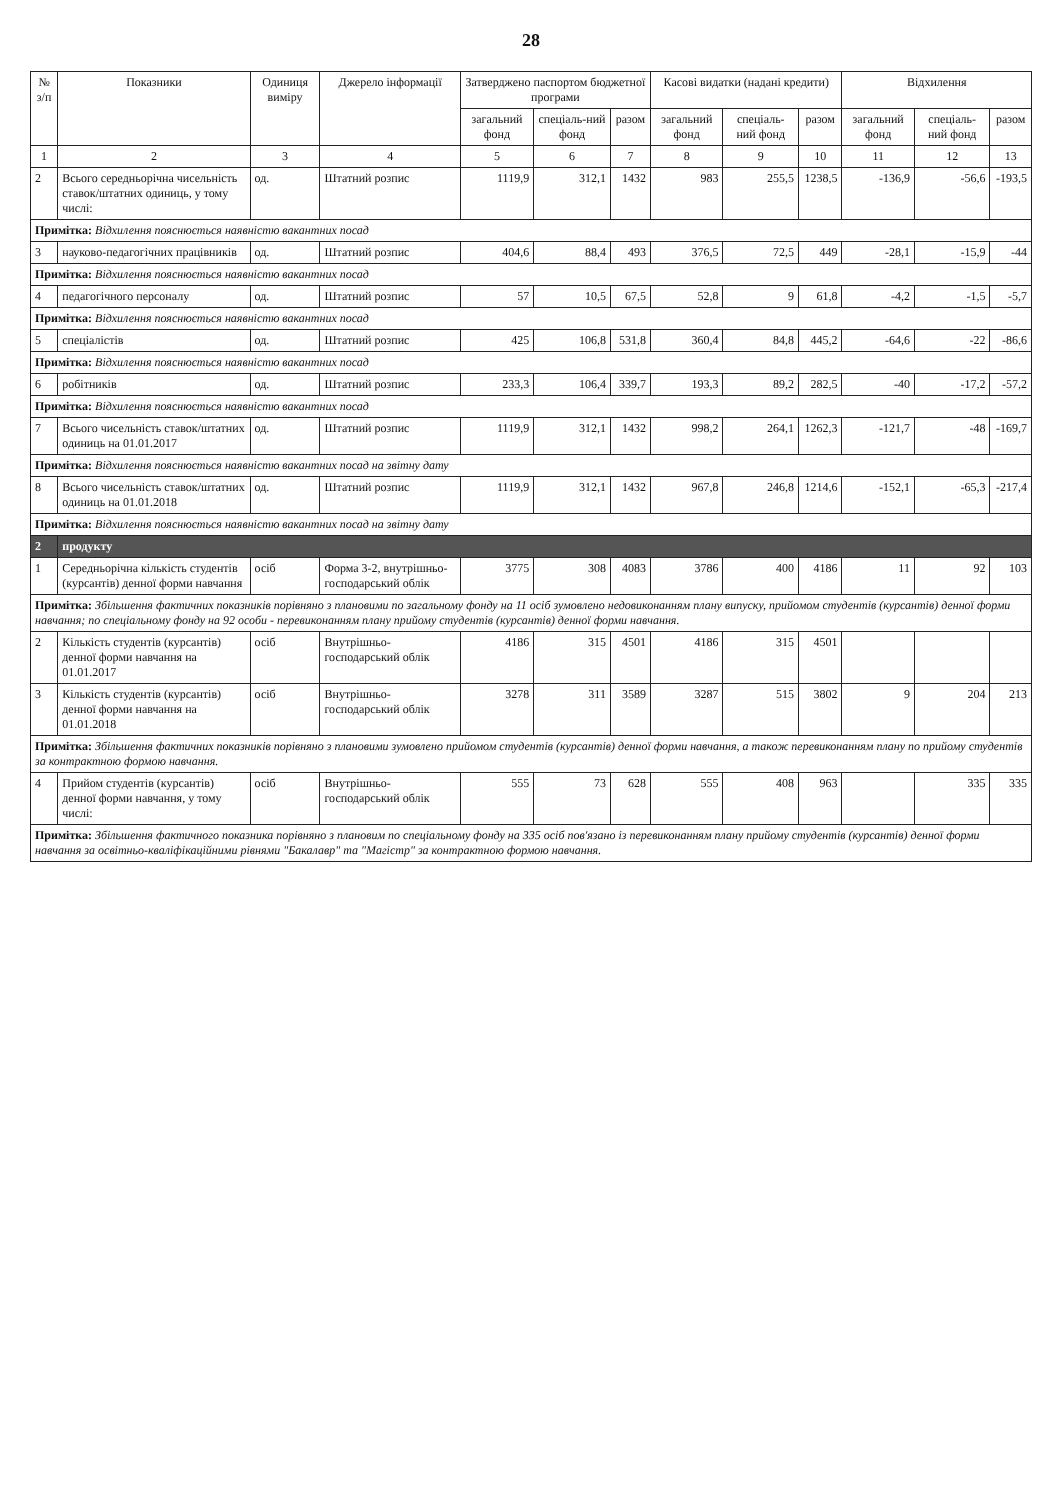28
| № з/п | Показники | Одиниця виміру | Джерело інформації | Затверджено паспортом бюджетної програми | | | Касові видатки (надані кредити) | | | Відхилення | | |
| --- | --- | --- | --- | --- | --- | --- | --- | --- | --- | --- | --- | --- |
| | | | | загальний фонд | спеціаль-ний фонд | разом | загальний фонд | спеціаль-ний фонд | разом | загальний фонд | спеціаль-ний фонд | разом |
| 1 | 2 | 3 | 4 | 5 | 6 | 7 | 8 | 9 | 10 | 11 | 12 | 13 |
| 2 | Всього середньорічна чисельність ставок/штатних одиниць, у тому числі: | од. | Штатний розпис | 1119,9 | 312,1 | 1432 | 983 | 255,5 | 1238,5 | -136,9 | -56,6 | -193,5 |
| Примітка: Відхилення пояснюється наявністю вакантних посад | | | | | | | | | | | | |
| 3 | науково-педагогічних працівників | од. | Штатний розпис | 404,6 | 88,4 | 493 | 376,5 | 72,5 | 449 | -28,1 | -15,9 | -44 |
| Примітка: Відхилення пояснюється наявністю вакантних посад | | | | | | | | | | | | |
| 4 | педагогічного персоналу | од. | Штатний розпис | 57 | 10,5 | 67,5 | 52,8 | 9 | 61,8 | -4,2 | -1,5 | -5,7 |
| Примітка: Відхилення пояснюється наявністю вакантних посад | | | | | | | | | | | | |
| 5 | спеціалістів | од. | Штатний розпис | 425 | 106,8 | 531,8 | 360,4 | 84,8 | 445,2 | -64,6 | -22 | -86,6 |
| Примітка: Відхилення пояснюється наявністю вакантних посад | | | | | | | | | | | | |
| 6 | робітників | од. | Штатний розпис | 233,3 | 106,4 | 339,7 | 193,3 | 89,2 | 282,5 | -40 | -17,2 | -57,2 |
| Примітка: Відхилення пояснюється наявністю вакантних посад | | | | | | | | | | | | |
| 7 | Всього чисельність ставок/штатних одиниць на 01.01.2017 | од. | Штатний розпис | 1119,9 | 312,1 | 1432 | 998,2 | 264,1 | 1262,3 | -121,7 | -48 | -169,7 |
| Примітка: Відхилення пояснюється наявністю вакантних посад на звітну дату | | | | | | | | | | | | |
| 8 | Всього чисельність ставок/штатних одиниць на 01.01.2018 | од. | Штатний розпис | 1119,9 | 312,1 | 1432 | 967,8 | 246,8 | 1214,6 | -152,1 | -65,3 | -217,4 |
| Примітка: Відхилення пояснюється наявністю вакантних посад на звітну дату | | | | | | | | | | | | |
| 2 | продукту | | | | | | | | | | | |
| 1 | Середньорічна кількість студентів (курсантів) денної форми навчання | осіб | Форма 3-2, внутрішньо-господарський облік | 3775 | 308 | 4083 | 3786 | 400 | 4186 | 11 | 92 | 103 |
| Примітка: Збільшення фактичних показників порівняно з плановими по загальному фонду на 11 осіб зумовлено недовиконанням плану випуску, прийомом студентів (курсантів) денної форми навчання; по спеціальному фонду на 92 особи - перевиконанням плану прийому студентів (курсантів) денної форми навчання. | | | | | | | | | | | | |
| 2 | Кількість студентів (курсантів) денної форми навчання на 01.01.2017 | осіб | Внутрішньо-господарський облік | 4186 | 315 | 4501 | 4186 | 315 | 4501 | | | |
| 3 | Кількість студентів (курсантів) денної форми навчання на 01.01.2018 | осіб | Внутрішньо-господарський облік | 3278 | 311 | 3589 | 3287 | 515 | 3802 | 9 | 204 | 213 |
| Примітка: Збільшення фактичних показників порівняно з плановими зумовлено прийомом студентів (курсантів) денної форми навчання, а також перевиконанням плану по прийому студентів за контрактною формою навчання. | | | | | | | | | | | | |
| 4 | Прийом студентів (курсантів) денної форми навчання, у тому числі: | осіб | Внутрішньо-господарський облік | 555 | 73 | 628 | 555 | 408 | 963 | | 335 | 335 |
| Примітка: Збільшення фактичного показника порівняно з плановим по спеціальному фонду на 335 осіб пов'язано із перевиконанням плану прийому студентів (курсантів) денної форми навчання за освітньо-кваліфікаційними рівнями "Бакалавр" та "Магістр" за контрактною формою навчання. | | | | | | | | | | | | |